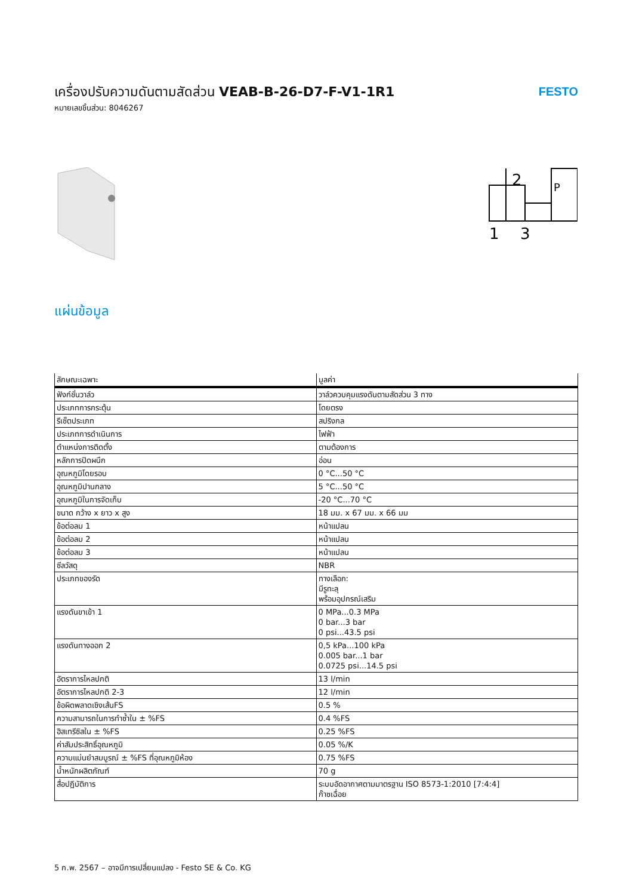เครื่องปรับความดันตามสัดส่วน VEAB-B-26-D7-F-V1-1R1
หมายเลขชิ้นส่วน: 8046267
FESTO
2
1
3
P
แผ่นข้อมูล
| ลักษณะเฉพาะ | มูลค่า |
| --- | --- |
| ฟังก์ชั่นวาล์ว | วาล์วควบคุมแรงดันตามสัดส่วน 3 ทาง |
| ประเภทการกระตุ้น | โดยตรง |
| รีเซ็ตประเภท | สปริงกล |
| ประเภทการดำเนินการ | ไฟฟ้า |
| ตำแหน่งการติดตั้ง | ตามต้องการ |
| หลักการปิดผนึก | อ่อน |
| อุณหภูมิโดยรอบ | 0 °C...50 °C |
| อุณหภูมิปานกลาง | 5 °C...50 °C |
| อุณหภูมิในการจัดเก็บ | -20 °C...70 °C |
| ขนาด กว้าง x ยาว x สูง | 18 มม. x 67 มม. x 66 มม |
| ข้อต่อลม 1 | หน้าแปลน |
| ข้อต่อลม 2 | หน้าแปลน |
| ข้อต่อลม 3 | หน้าแปลน |
| ซีลวัสดุ | NBR |
| ประเภทของรัด | ทางเลือก: มีรูทะลุ พร้อมอุปกรณ์เสริม |
| แรงดันขาเข้า 1 | 0 MPa...0.3 MPa 0 bar...3 bar 0 psi...43.5 psi |
| แรงดันทางออก 2 | 0,5 kPa...100 kPa 0.005 bar...1 bar 0.0725 psi...14.5 psi |
| อัตราการไหลปกติ | 13 l/min |
| อัตราการไหลปกติ 2-3 | 12 l/min |
| ข้อผิดพลาดเชิงเส้นFS | 0.5 % |
| ความสามารถในการทำซ้ำใน ± %FS | 0.4 %FS |
| ฮิสเทรีซิสใน ± %FS | 0.25 %FS |
| ค่าสัมประสิทธิ์อุณหภูมิ | 0.05 %/K |
| ความแม่นยำสมบูรณ์ ± %FS ที่อุณหภูมิห้อง | 0.75 %FS |
| น้ำหนักผลิตภัณฑ์ | 70 g |
| สื่อปฏิบัติการ | ระบบอัดอากาศตามมาตรฐาน ISO 8573-1:2010 [7:4:4] ก๊าซเฉื่อย |
5 ก.พ. 2567 – อาจมีการเปลี่ยนแปลง - Festo SE & Co. KG